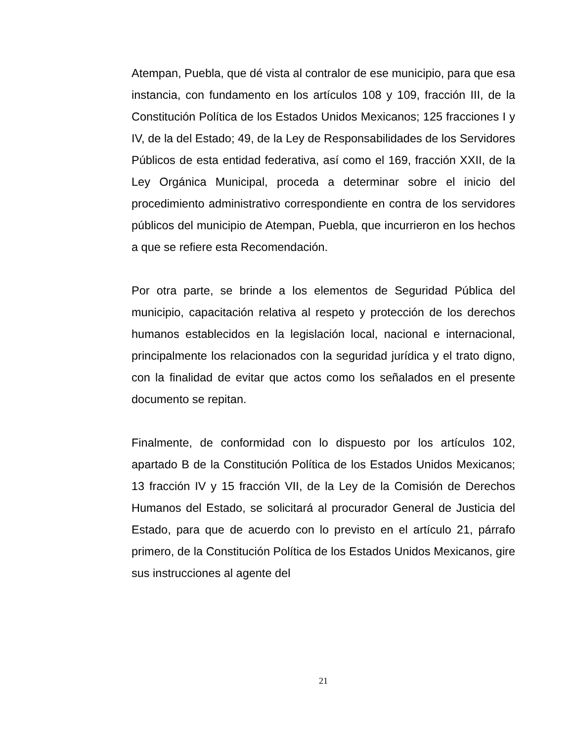Atempan, Puebla, que dé vista al contralor de ese municipio, para que esa instancia, con fundamento en los artículos 108 y 109, fracción III, de la Constitución Política de los Estados Unidos Mexicanos; 125 fracciones I y IV, de la del Estado; 49, de la Ley de Responsabilidades de los Servidores Públicos de esta entidad federativa, así como el 169, fracción XXII, de la Ley Orgánica Municipal, proceda a determinar sobre el inicio del procedimiento administrativo correspondiente en contra de los servidores públicos del municipio de Atempan, Puebla, que incurrieron en los hechos a que se refiere esta Recomendación.
Por otra parte, se brinde a los elementos de Seguridad Pública del municipio, capacitación relativa al respeto y protección de los derechos humanos establecidos en la legislación local, nacional e internacional, principalmente los relacionados con la seguridad jurídica y el trato digno, con la finalidad de evitar que actos como los señalados en el presente documento se repitan.
Finalmente, de conformidad con lo dispuesto por los artículos 102, apartado B de la Constitución Política de los Estados Unidos Mexicanos; 13 fracción IV y 15 fracción VII, de la Ley de la Comisión de Derechos Humanos del Estado, se solicitará al procurador General de Justicia del Estado, para que de acuerdo con lo previsto en el artículo 21, párrafo primero, de la Constitución Política de los Estados Unidos Mexicanos, gire sus instrucciones al agente del
21